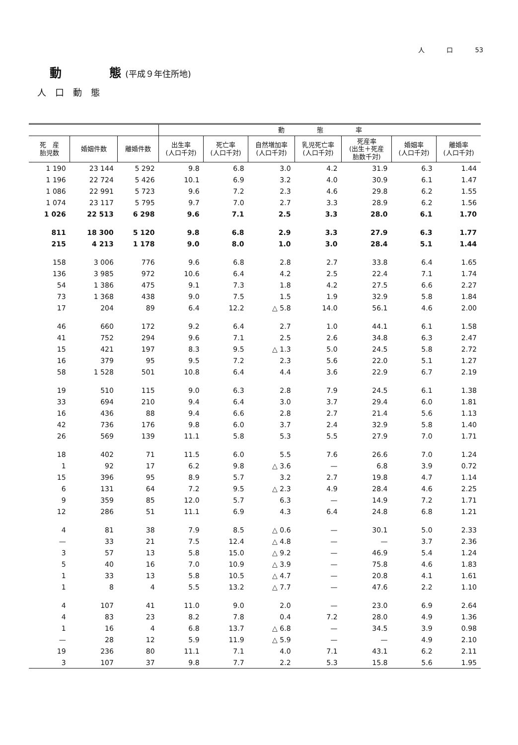人 口 53
動　　　　態 (平成９年住所地)
人口動態
| | | | 動 態 率 | | | | | | |
| --- | --- | --- | --- | --- | --- | --- | --- | --- | --- |
| 死 産 胎児数 | 婚姻件数 | 離婚件数 | 出生率 (人口千対) | 死亡率 (人口千対) | 自然増加率 (人口千対) | 乳児死亡率 (人口千対) | 死産率 (出生＋死産 胎数千対) | 婚姻率 (人口千対) | 離婚率 (人口千対) |
| 1 190 | 23 144 | 5 292 | 9.8 | 6.8 | 3.0 | 4.2 | 31.9 | 6.3 | 1.44 |
| 1 196 | 22 724 | 5 426 | 10.1 | 6.9 | 3.2 | 4.0 | 30.9 | 6.1 | 1.47 |
| 1 086 | 22 991 | 5 723 | 9.6 | 7.2 | 2.3 | 4.6 | 29.8 | 6.2 | 1.55 |
| 1 074 | 23 117 | 5 795 | 9.7 | 7.0 | 2.7 | 3.3 | 28.9 | 6.2 | 1.56 |
| 1 026 | 22 513 | 6 298 | 9.6 | 7.1 | 2.5 | 3.3 | 28.0 | 6.1 | 1.70 |
| 811 | 18 300 | 5 120 | 9.8 | 6.8 | 2.9 | 3.3 | 27.9 | 6.3 | 1.77 |
| 215 | 4 213 | 1 178 | 9.0 | 8.0 | 1.0 | 3.0 | 28.4 | 5.1 | 1.44 |
| 158 | 3 006 | 776 | 9.6 | 6.8 | 2.8 | 2.7 | 33.8 | 6.4 | 1.65 |
| 136 | 3 985 | 972 | 10.6 | 6.4 | 4.2 | 2.5 | 22.4 | 7.1 | 1.74 |
| 54 | 1 386 | 475 | 9.1 | 7.3 | 1.8 | 4.2 | 27.5 | 6.6 | 2.27 |
| 73 | 1 368 | 438 | 9.0 | 7.5 | 1.5 | 1.9 | 32.9 | 5.8 | 1.84 |
| 17 | 204 | 89 | 6.4 | 12.2 | △ 5.8 | 14.0 | 56.1 | 4.6 | 2.00 |
| 46 | 660 | 172 | 9.2 | 6.4 | 2.7 | 1.0 | 44.1 | 6.1 | 1.58 |
| 41 | 752 | 294 | 9.6 | 7.1 | 2.5 | 2.6 | 34.8 | 6.3 | 2.47 |
| 15 | 421 | 197 | 8.3 | 9.5 | △ 1.3 | 5.0 | 24.5 | 5.8 | 2.72 |
| 16 | 379 | 95 | 9.5 | 7.2 | 2.3 | 5.6 | 22.0 | 5.1 | 1.27 |
| 58 | 1 528 | 501 | 10.8 | 6.4 | 4.4 | 3.6 | 22.9 | 6.7 | 2.19 |
| 19 | 510 | 115 | 9.0 | 6.3 | 2.8 | 7.9 | 24.5 | 6.1 | 1.38 |
| 33 | 694 | 210 | 9.4 | 6.4 | 3.0 | 3.7 | 29.4 | 6.0 | 1.81 |
| 16 | 436 | 88 | 9.4 | 6.6 | 2.8 | 2.7 | 21.4 | 5.6 | 1.13 |
| 42 | 736 | 176 | 9.8 | 6.0 | 3.7 | 2.4 | 32.9 | 5.8 | 1.40 |
| 26 | 569 | 139 | 11.1 | 5.8 | 5.3 | 5.5 | 27.9 | 7.0 | 1.71 |
| 18 | 402 | 71 | 11.5 | 6.0 | 5.5 | 7.6 | 26.6 | 7.0 | 1.24 |
| 1 | 92 | 17 | 6.2 | 9.8 | △ 3.6 | — | 6.8 | 3.9 | 0.72 |
| 15 | 396 | 95 | 8.9 | 5.7 | 3.2 | 2.7 | 19.8 | 4.7 | 1.14 |
| 6 | 131 | 64 | 7.2 | 9.5 | △ 2.3 | 4.9 | 28.4 | 4.6 | 2.25 |
| 9 | 359 | 85 | 12.0 | 5.7 | 6.3 | — | 14.9 | 7.2 | 1.71 |
| 12 | 286 | 51 | 11.1 | 6.9 | 4.3 | 6.4 | 24.8 | 6.8 | 1.21 |
| 4 | 81 | 38 | 7.9 | 8.5 | △ 0.6 | — | 30.1 | 5.0 | 2.33 |
| — | 33 | 21 | 7.5 | 12.4 | △ 4.8 | — | — | 3.7 | 2.36 |
| 3 | 57 | 13 | 5.8 | 15.0 | △ 9.2 | — | 46.9 | 5.4 | 1.24 |
| 5 | 40 | 16 | 7.0 | 10.9 | △ 3.9 | — | 75.8 | 4.6 | 1.83 |
| 1 | 33 | 13 | 5.8 | 10.5 | △ 4.7 | — | 20.8 | 4.1 | 1.61 |
| 1 | 8 | 4 | 5.5 | 13.2 | △ 7.7 | — | 47.6 | 2.2 | 1.10 |
| 4 | 107 | 41 | 11.0 | 9.0 | 2.0 | — | 23.0 | 6.9 | 2.64 |
| 4 | 83 | 23 | 8.2 | 7.8 | 0.4 | 7.2 | 28.0 | 4.9 | 1.36 |
| 1 | 16 | 4 | 6.8 | 13.7 | △ 6.8 | — | 34.5 | 3.9 | 0.98 |
| — | 28 | 12 | 5.9 | 11.9 | △ 5.9 | — | — | 4.9 | 2.10 |
| 19 | 236 | 80 | 11.1 | 7.1 | 4.0 | 7.1 | 43.1 | 6.2 | 2.11 |
| 3 | 107 | 37 | 9.8 | 7.7 | 2.2 | 5.3 | 15.8 | 5.6 | 1.95 |